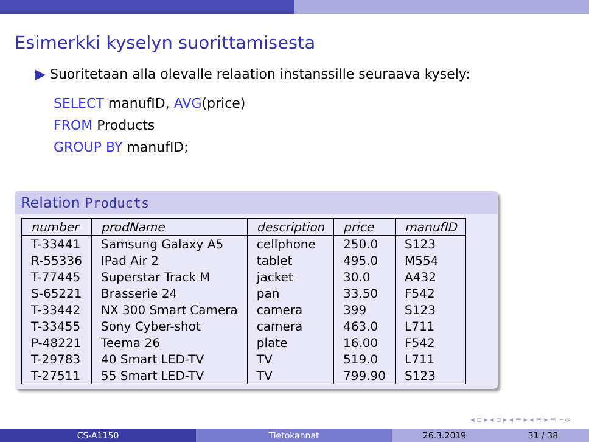Esimerkki kyselyn suorittamisesta
▶ Suoritetaan alla olevalle relaation instanssille seuraava kysely:
SELECT manufID, AVG(price)
FROM Products
GROUP BY manufID;
Relation Products
| number | prodName | description | price | manufID |
| --- | --- | --- | --- | --- |
| T-33441 | Samsung Galaxy A5 | cellphone | 250.0 | S123 |
| R-55336 | IPad Air 2 | tablet | 495.0 | M554 |
| T-77445 | Superstar Track M | jacket | 30.0 | A432 |
| S-65221 | Brasserie 24 | pan | 33.50 | F542 |
| T-33442 | NX 300 Smart Camera | camera | 399 | S123 |
| T-33455 | Sony Cyber-shot | camera | 463.0 | L711 |
| P-48221 | Teema 26 | plate | 16.00 | F542 |
| T-29783 | 40 Smart LED-TV | TV | 519.0 | L711 |
| T-27511 | 55 Smart LED-TV | TV | 799.90 | S123 |
◂ ▫ ▸ ◂ ▫ ▸ ◂ ≡ ▸ ◂ ≡ ▸ ≡ ∽∾
CS-A1150 Tietokannat 26.3.2019 31 / 38